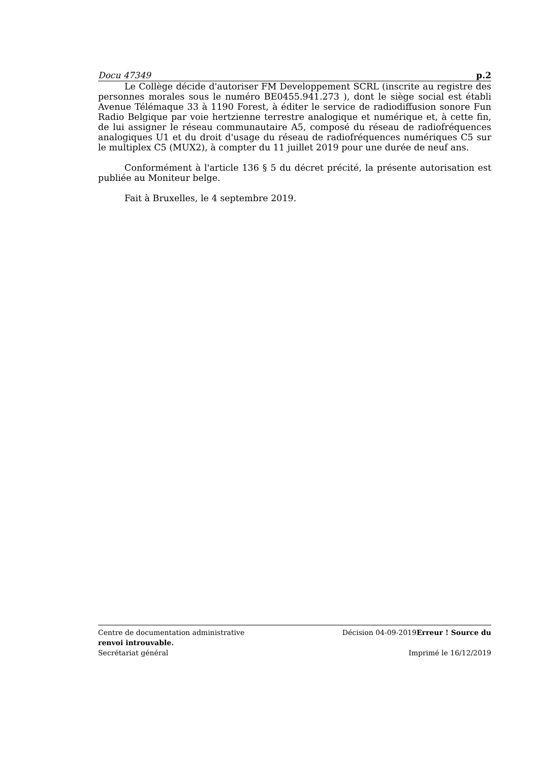Docu 47349 p.2
Le Collège décide d'autoriser FM Developpement SCRL (inscrite au registre des personnes morales sous le numéro BE0455.941.273 ), dont le siège social est établi Avenue Télémaque 33 à 1190 Forest, à éditer le service de radiodiffusion sonore Fun Radio Belgique par voie hertzienne terrestre analogique et numérique et, à cette fin, de lui assigner le réseau communautaire A5, composé du réseau de radiofréquences analogiques U1 et du droit d'usage du réseau de radiofréquences numériques C5 sur le multiplex C5 (MUX2), à compter du 11 juillet 2019 pour une durée de neuf ans.
Conformément à l'article 136 § 5 du décret précité, la présente autorisation est publiée au Moniteur belge.
Fait à Bruxelles, le 4 septembre 2019.
Centre de documentation administrative Décision 04-09-2019Erreur ! Source du
renvoi introuvable.
Secrétariat général Imprimé le 16/12/2019